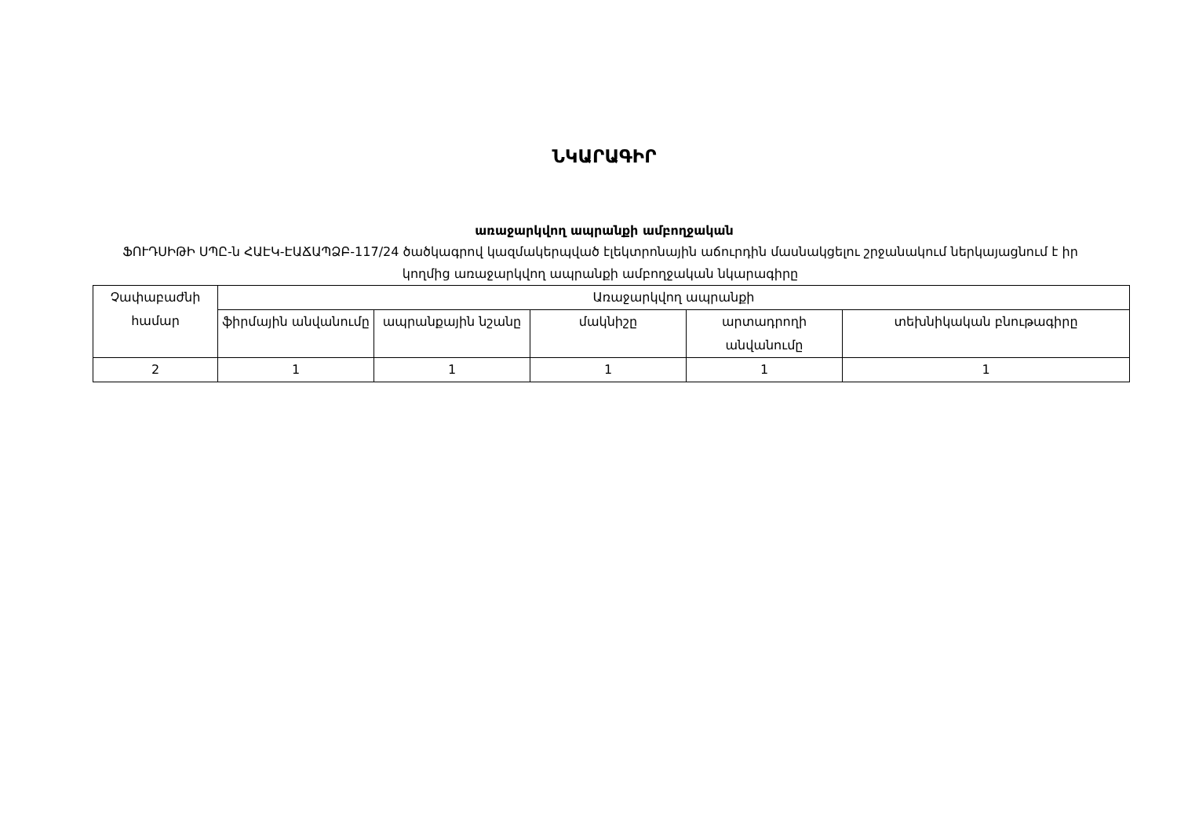ՆԿԱՐԱԳԻՐ
առաջարկվող ապրանքի ամբողջական
ՖՈՒԴՍԻԹԻ ՍՊԸ-ն ՀԱԷԿ-ԷԱՃԱՊՁԲ-117/24 ծածկագրով կազմակերպված էլեկտրոնային աճուրդին մասնակցելու շրջանակում ներկայացնում է իր կողմից առաջարկվող ապրանքի ամբողջական նկարագիրը
| Չափաբաժնի համար | Առաջարկվող ապրանքի | | | | |
| --- | --- | --- | --- | --- | --- |
| | ֆիրմային անվանումը | ապրանքային նշանը | մակնիշը | արտադրողի անվանումը | տեխնիկական բնութագիրը |
| 2 | 1 | 1 | 1 | 1 | 1 |